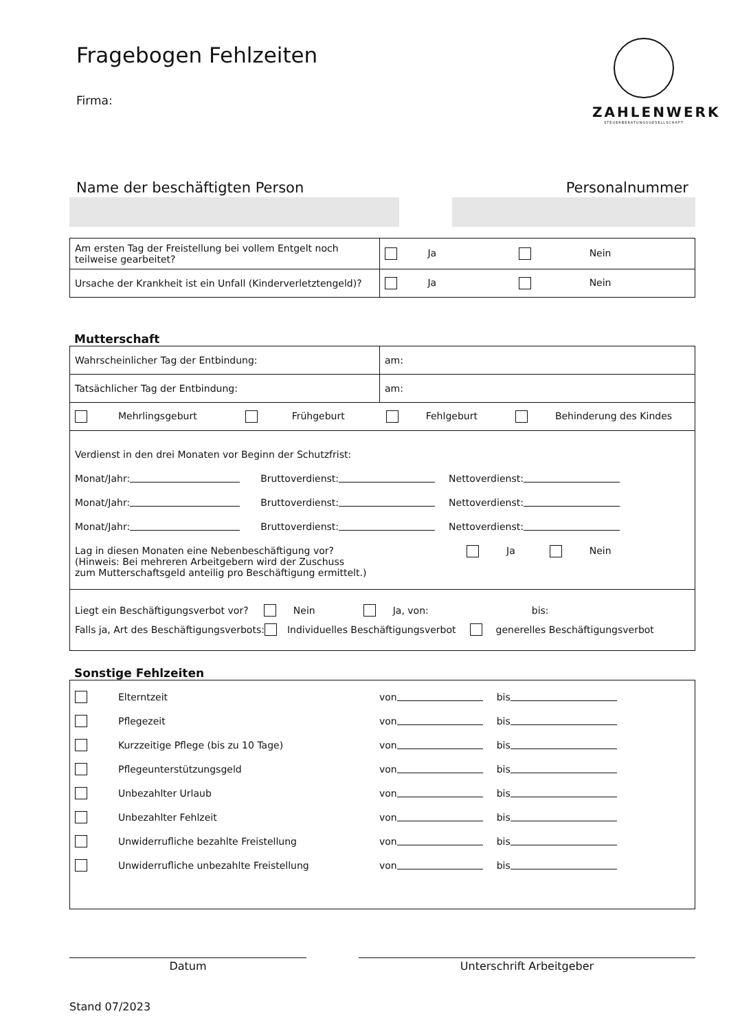Fragebogen Fehlzeiten
Firma:
ZAHLENWERK
STEUERBERATUNGSGESELLSCHAFT
Name der beschäftigten Person Personalnummer
| Am ersten Tag der Freistellung bei vollem Entgelt noch teilweise gearbeitet? | Ja Nein |
| Ursache der Krankheit ist ein Unfall (Kinderverletztengeld)? | Ja Nein |
Mutterschaft
| Wahrscheinlicher Tag der Entbindung: | am: |
| Tatsächlicher Tag der Entbindung: | am: |
| Mehrlingsgeburt Frühgeburt Fehlgeburt Behinderung des Kindes | |
| Verdienst in den drei Monaten vor Beginn der Schutzfrist: Monat/Jahr: Bruttoverdienst: Nettoverdienst: Monat/Jahr: Bruttoverdienst: Nettoverdienst: Monat/Jahr: Bruttoverdienst: Nettoverdienst: Lag in diesen Monaten eine Nebenbeschäftigung vor? (Hinweis: Bei mehreren Arbeitgebern wird der Zuschuss zum Mutterschaftsgeld anteilig pro Beschäftigung ermittelt.) Ja Nein | |
| Liegt ein Beschäftigungsverbot vor? Nein Ja, von: bis: Falls ja, Art des Beschäftigungsverbots: Individuelles Beschäftigungsverbot generelles Beschäftigungsverbot | |
Sonstige Fehlzeiten
Elterntzeit von bis
Pflegezeit von bis
Kurzzeitige Pflege (bis zu 10 Tage) von bis
Pflegeunterstützungsgeld von bis
Unbezahlter Urlaub von bis
Unbezahlter Fehlzeit von bis
Unwiderrufliche bezahlte Freistellung von bis
Unwiderrufliche unbezahlte Freistellung von bis
Datum Unterschrift Arbeitgeber
Stand 07/2023